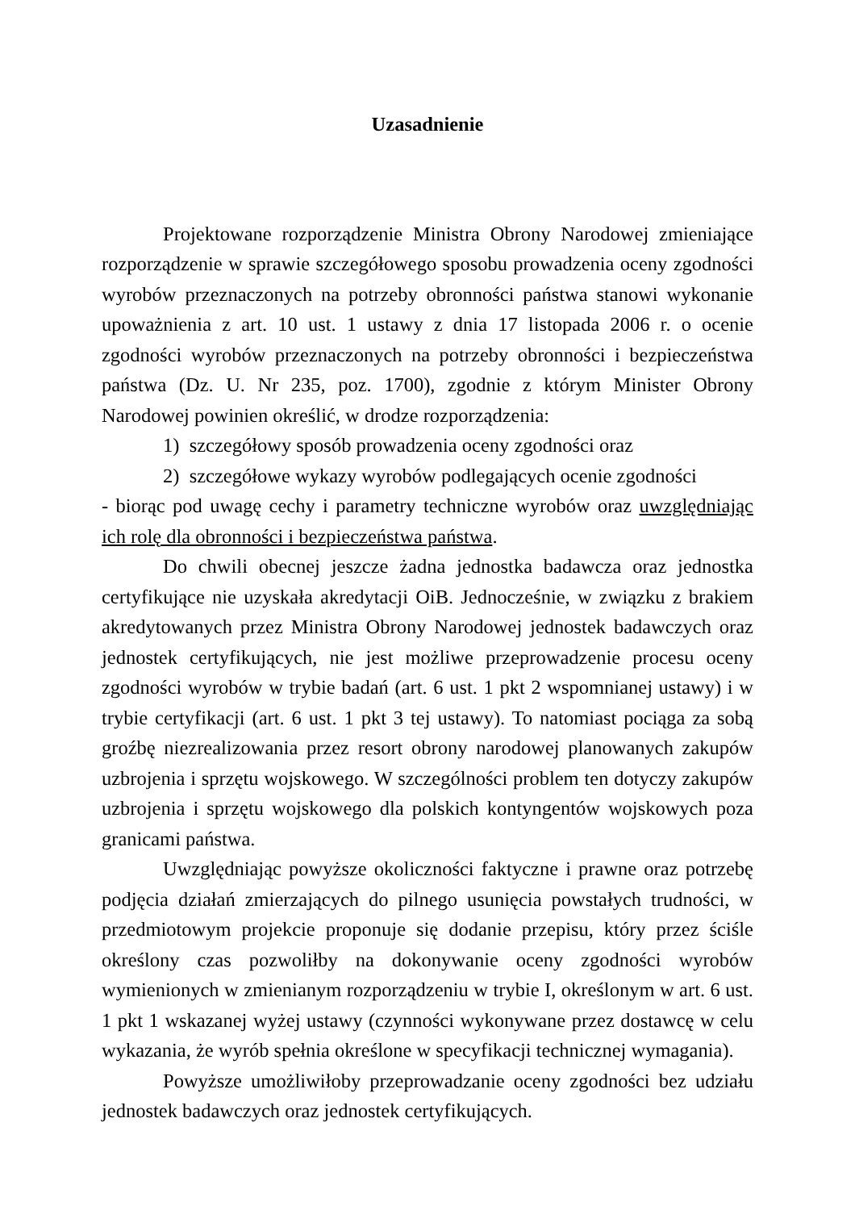Uzasadnienie
Projektowane rozporządzenie Ministra Obrony Narodowej zmieniające rozporządzenie w sprawie szczegółowego sposobu prowadzenia oceny zgodności wyrobów przeznaczonych na potrzeby obronności państwa stanowi wykonanie upoważnienia z art. 10 ust. 1 ustawy z dnia 17 listopada 2006 r. o ocenie zgodności wyrobów przeznaczonych na potrzeby obronności i bezpieczeństwa państwa (Dz. U. Nr 235, poz. 1700), zgodnie z którym Minister Obrony Narodowej powinien określić, w drodze rozporządzenia:
1) szczegółowy sposób prowadzenia oceny zgodności oraz
2) szczegółowe wykazy wyrobów podlegających ocenie zgodności
- biorąc pod uwagę cechy i parametry techniczne wyrobów oraz uwzględniając ich rolę dla obronności i bezpieczeństwa państwa.
Do chwili obecnej jeszcze żadna jednostka badawcza oraz jednostka certyfikujące nie uzyskała akredytacji OiB. Jednocześnie, w związku z brakiem akredytowanych przez Ministra Obrony Narodowej jednostek badawczych oraz jednostek certyfikujących, nie jest możliwe przeprowadzenie procesu oceny zgodności wyrobów w trybie badań (art. 6 ust. 1 pkt 2 wspomnianej ustawy) i w trybie certyfikacji (art. 6 ust. 1 pkt 3 tej ustawy). To natomiast pociąga za sobą groźbę niezrealizowania przez resort obrony narodowej planowanych zakupów uzbrojenia i sprzętu wojskowego. W szczególności problem ten dotyczy zakupów uzbrojenia i sprzętu wojskowego dla polskich kontyngentów wojskowych poza granicami państwa.
Uwzględniając powyższe okoliczności faktyczne i prawne oraz potrzebę podjęcia działań zmierzających do pilnego usunięcia powstałych trudności, w przedmiotowym projekcie proponuje się dodanie przepisu, który przez ściśle określony czas pozwoliłby na dokonywanie oceny zgodności wyrobów wymienionych w zmienianym rozporządzeniu w trybie I, określonym w art. 6 ust. 1 pkt 1 wskazanej wyżej ustawy (czynności wykonywane przez dostawcę w celu wykazania, że wyrób spełnia określone w specyfikacji technicznej wymagania).
Powyższe umożliwiłoby przeprowadzanie oceny zgodności bez udziału jednostek badawczych oraz jednostek certyfikujących.